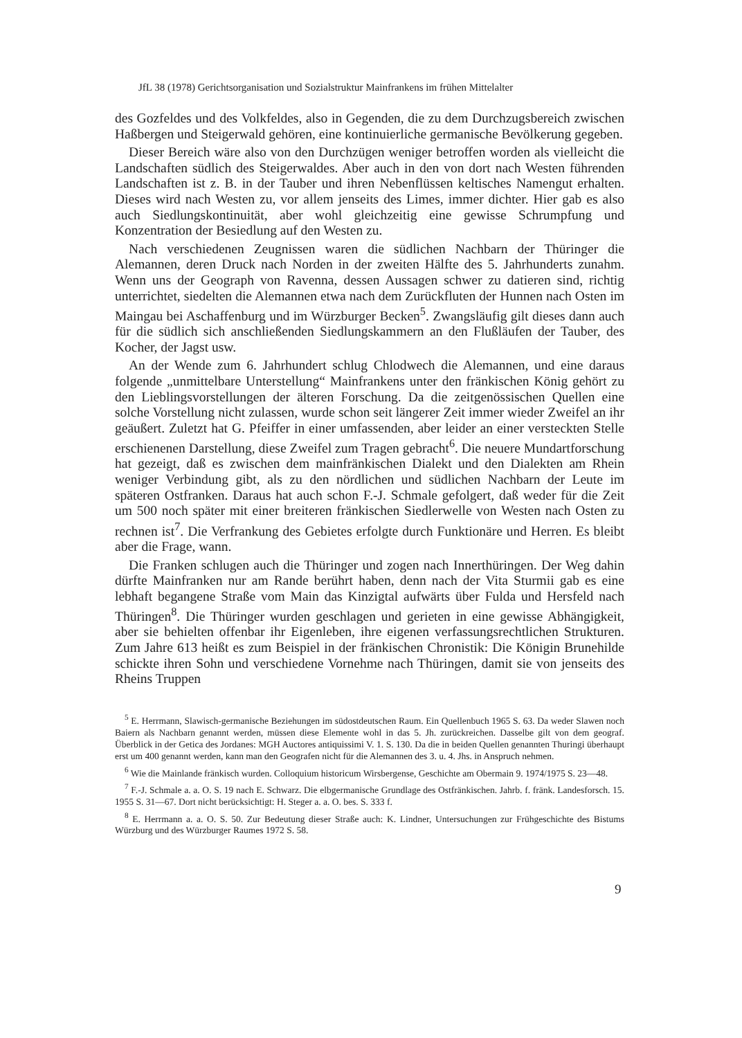JfL 38 (1978) Gerichtsorganisation und Sozialstruktur Mainfrankens im frühen Mittelalter
des Gozfeldes und des Volkfeldes, also in Gegenden, die zu dem Durchzugsbereich zwischen Haßbergen und Steigerwald gehören, eine kontinuierliche germanische Bevölkerung gegeben.
Dieser Bereich wäre also von den Durchzügen weniger betroffen worden als vielleicht die Landschaften südlich des Steigerwaldes. Aber auch in den von dort nach Westen führenden Landschaften ist z. B. in der Tauber und ihren Nebenflüssen keltisches Namengut erhalten. Dieses wird nach Westen zu, vor allem jenseits des Limes, immer dichter. Hier gab es also auch Siedlungskontinuität, aber wohl gleichzeitig eine gewisse Schrumpfung und Konzentration der Besiedlung auf den Westen zu.
Nach verschiedenen Zeugnissen waren die südlichen Nachbarn der Thüringer die Alemannen, deren Druck nach Norden in der zweiten Hälfte des 5. Jahrhunderts zunahm. Wenn uns der Geograph von Ravenna, dessen Aussagen schwer zu datieren sind, richtig unterrichtet, siedelten die Alemannen etwa nach dem Zurückfluten der Hunnen nach Osten im Maingau bei Aschaffenburg und im Würzburger Becken<sup>5</sup>. Zwangsläufig gilt dieses dann auch für die südlich sich anschließenden Siedlungskammern an den Flußläufen der Tauber, des Kocher, der Jagst usw.
An der Wende zum 6. Jahrhundert schlug Chlodwech die Alemannen, und eine daraus folgende „unmittelbare Unterstellung“ Mainfrankens unter den fränkischen König gehört zu den Lieblingsvorstellungen der älteren Forschung. Da die zeitgenössischen Quellen eine solche Vorstellung nicht zulassen, wurde schon seit längerer Zeit immer wieder Zweifel an ihr geäußert. Zuletzt hat G. Pfeiffer in einer umfassenden, aber leider an einer versteckten Stelle erschienenen Darstellung, diese Zweifel zum Tragen gebracht<sup>6</sup>. Die neuere Mundartforschung hat gezeigt, daß es zwischen dem mainfränkischen Dialekt und den Dialekten am Rhein weniger Verbindung gibt, als zu den nördlichen und südlichen Nachbarn der Leute im späteren Ostfranken. Daraus hat auch schon F.-J. Schmale gefolgert, daß weder für die Zeit um 500 noch später mit einer breiteren fränkischen Siedlerwelle von Westen nach Osten zu rechnen ist<sup>7</sup>. Die Verfrankung des Gebietes erfolgte durch Funktionäre und Herren. Es bleibt aber die Frage, wann.
Die Franken schlugen auch die Thüringer und zogen nach Innerthüringen. Der Weg dahin dürfte Mainfranken nur am Rande berührt haben, denn nach der Vita Sturmii gab es eine lebhaft begangene Straße vom Main das Kinzigtal aufwärts über Fulda und Hersfeld nach Thüringen<sup>8</sup>. Die Thüringer wurden geschlagen und gerieten in eine gewisse Abhängigkeit, aber sie behielten offenbar ihr Eigenleben, ihre eigenen verfassungsrechtlichen Strukturen. Zum Jahre 613 heißt es zum Beispiel in der fränkischen Chronistik: Die Königin Brunehilde schickte ihren Sohn und verschiedene Vornehme nach Thüringen, damit sie von jenseits des Rheins Truppen
<sup>5</sup> E. Herrmann, Slawisch-germanische Beziehungen im südostdeutschen Raum. Ein Quellenbuch 1965 S. 63. Da weder Slawen noch Baiern als Nachbarn genannt werden, müssen diese Elemente wohl in das 5. Jh. zurückreichen. Dasselbe gilt von dem geograf. Überblick in der Getica des Jordanes: MGH Auctores antiquissimi V. 1. S. 130. Da die in beiden Quellen genannten Thuringi überhaupt erst um 400 genannt werden, kann man den Geografen nicht für die Alemannen des 3. u. 4. Jhs. in Anspruch nehmen.
<sup>6</sup> Wie die Mainlande fränkisch wurden. Colloquium historicum Wirsbergense, Geschichte am Obermain 9. 1974/1975 S. 23—48.
<sup>7</sup> F.-J. Schmale a. a. O. S. 19 nach E. Schwarz. Die elbgermanische Grundlage des Ostfränkischen. Jahrb. f. fränk. Landesforsch. 15. 1955 S. 31—67. Dort nicht berücksichtigt: H. Steger a. a. O. bes. S. 333 f.
<sup>8</sup> E. Herrmann a. a. O. S. 50. Zur Bedeutung dieser Straße auch: K. Lindner, Untersuchungen zur Frühgeschichte des Bistums Würzburg und des Würzburger Raumes 1972 S. 58.
9